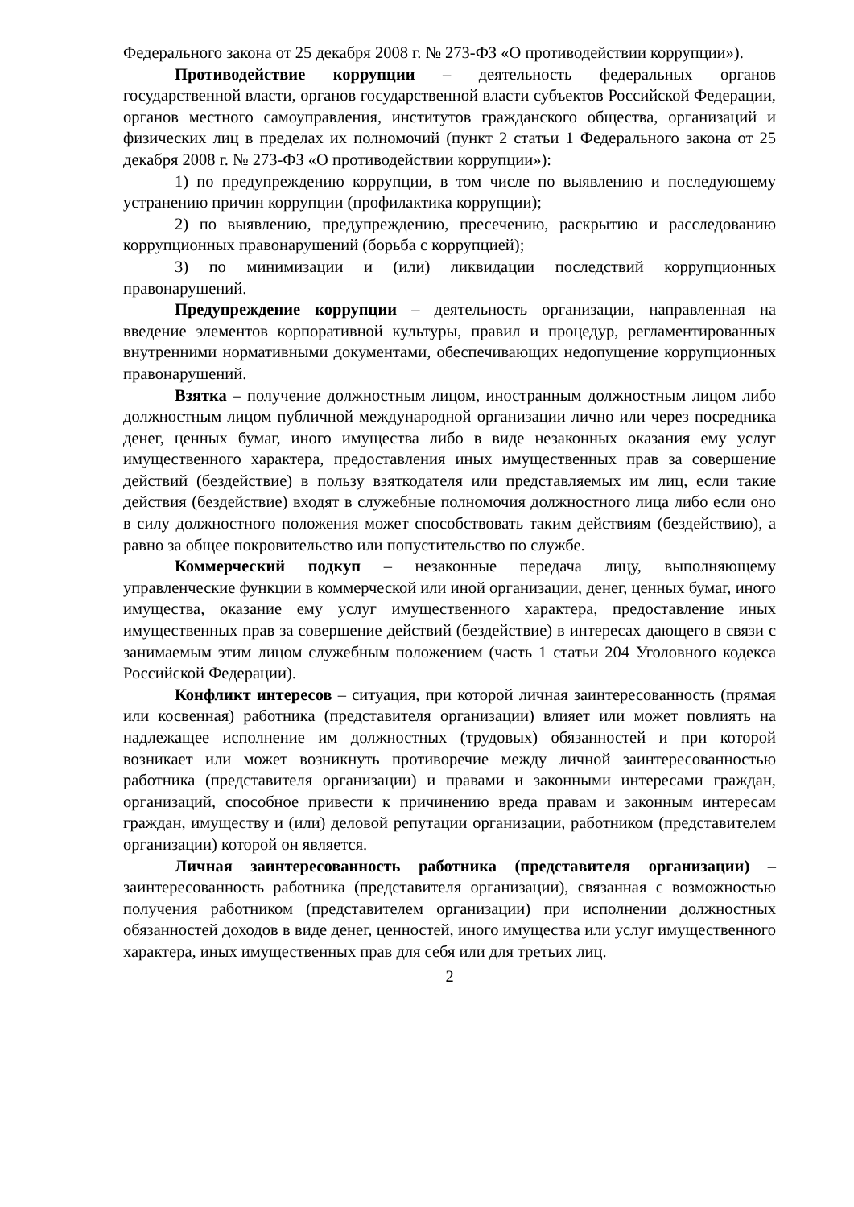Федерального закона от 25 декабря 2008 г. № 273-ФЗ «О противодействии коррупции»).
Противодействие коррупции – деятельность федеральных органов государственной власти, органов государственной власти субъектов Российской Федерации, органов местного самоуправления, институтов гражданского общества, организаций и физических лиц в пределах их полномочий (пункт 2 статьи 1 Федерального закона от 25 декабря 2008 г. № 273-ФЗ «О противодействии коррупции»):
1) по предупреждению коррупции, в том числе по выявлению и последующему устранению причин коррупции (профилактика коррупции);
2) по выявлению, предупреждению, пресечению, раскрытию и расследованию коррупционных правонарушений (борьба с коррупцией);
3) по минимизации и (или) ликвидации последствий коррупционных правонарушений.
Предупреждение коррупции – деятельность организации, направленная на введение элементов корпоративной культуры, правил и процедур, регламентированных внутренними нормативными документами, обеспечивающих недопущение коррупционных правонарушений.
Взятка – получение должностным лицом, иностранным должностным лицом либо должностным лицом публичной международной организации лично или через посредника денег, ценных бумаг, иного имущества либо в виде незаконных оказания ему услуг имущественного характера, предоставления иных имущественных прав за совершение действий (бездействие) в пользу взяткодателя или представляемых им лиц, если такие действия (бездействие) входят в служебные полномочия должностного лица либо если оно в силу должностного положения может способствовать таким действиям (бездействию), а равно за общее покровительство или попустительство по службе.
Коммерческий подкуп – незаконные передача лицу, выполняющему управленческие функции в коммерческой или иной организации, денег, ценных бумаг, иного имущества, оказание ему услуг имущественного характера, предоставление иных имущественных прав за совершение действий (бездействие) в интересах дающего в связи с занимаемым этим лицом служебным положением (часть 1 статьи 204 Уголовного кодекса Российской Федерации).
Конфликт интересов – ситуация, при которой личная заинтересованность (прямая или косвенная) работника (представителя организации) влияет или может повлиять на надлежащее исполнение им должностных (трудовых) обязанностей и при которой возникает или может возникнуть противоречие между личной заинтересованностью работника (представителя организации) и правами и законными интересами граждан, организаций, способное привести к причинению вреда правам и законным интересам граждан, имуществу и (или) деловой репутации организации, работником (представителем организации) которой он является.
Личная заинтересованность работника (представителя организации) – заинтересованность работника (представителя организации), связанная с возможностью получения работником (представителем организации) при исполнении должностных обязанностей доходов в виде денег, ценностей, иного имущества или услуг имущественного характера, иных имущественных прав для себя или для третьих лиц.
2